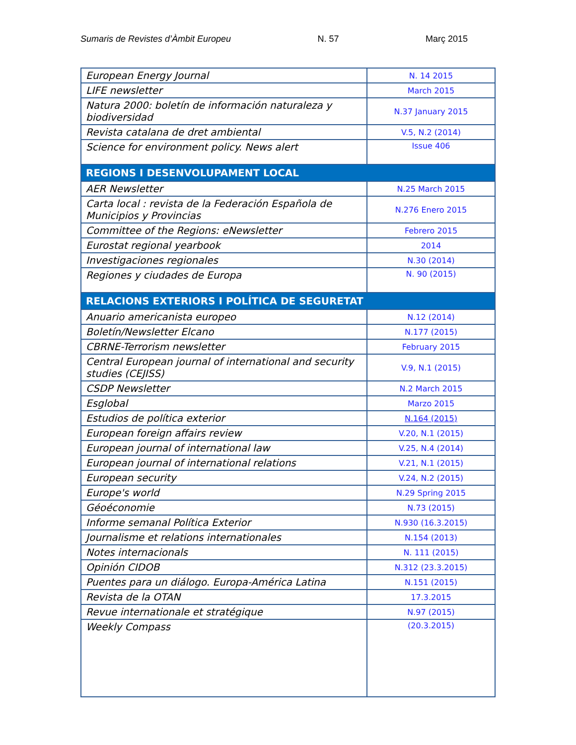Sumaris de Revistes d’Àmbit Europeu N. 57 Març 2015
| European Energy Journal | N. 14 2015 |
| LIFE newsletter | March 2015 |
| Natura 2000: boletín de información naturaleza y biodiversidad | N.37 January 2015 |
| Revista catalana de dret ambiental | V.5, N.2 (2014) |
| Science for environment policy. News alert | Issue 406 |
| REGIONS I DESENVOLUPAMENT LOCAL | |
| AER Newsletter | N.25 March 2015 |
| Carta local : revista de la Federación Española de Municipios y Provincias | N.276 Enero 2015 |
| Committee of the Regions: eNewsletter | Febrero 2015 |
| Eurostat regional yearbook | 2014 |
| Investigaciones regionales | N.30 (2014) |
| Regiones y ciudades de Europa | N. 90 (2015) |
| RELACIONS EXTERIORS I POLÍTICA DE SEGURETAT | |
| Anuario americanista europeo | N.12 (2014) |
| Boletín/Newsletter Elcano | N.177 (2015) |
| CBRNE-Terrorism newsletter | February 2015 |
| Central European journal of international and security studies (CEJISS) | V.9, N.1 (2015) |
| CSDP Newsletter | N.2 March 2015 |
| Esglobal | Marzo 2015 |
| Estudios de política exterior | N.164 (2015) |
| European foreign affairs review | V.20, N.1 (2015) |
| European journal of international law | V.25, N.4 (2014) |
| European journal of international relations | V.21, N.1 (2015) |
| European security | V.24, N.2 (2015) |
| Europe's world | N.29 Spring 2015 |
| Géoéconomie | N.73 (2015) |
| Informe semanal Política Exterior | N.930 (16.3.2015) |
| Journalisme et relations internationales | N.154 (2013) |
| Notes internacionals | N. 111 (2015) |
| Opinión CIDOB | N.312 (23.3.2015) |
| Puentes para un diálogo. Europa-América Latina | N.151 (2015) |
| Revista de la OTAN | 17.3.2015 |
| Revue internationale et stratégique | N.97 (2015) |
| Weekly Compass | (20.3.2015) |